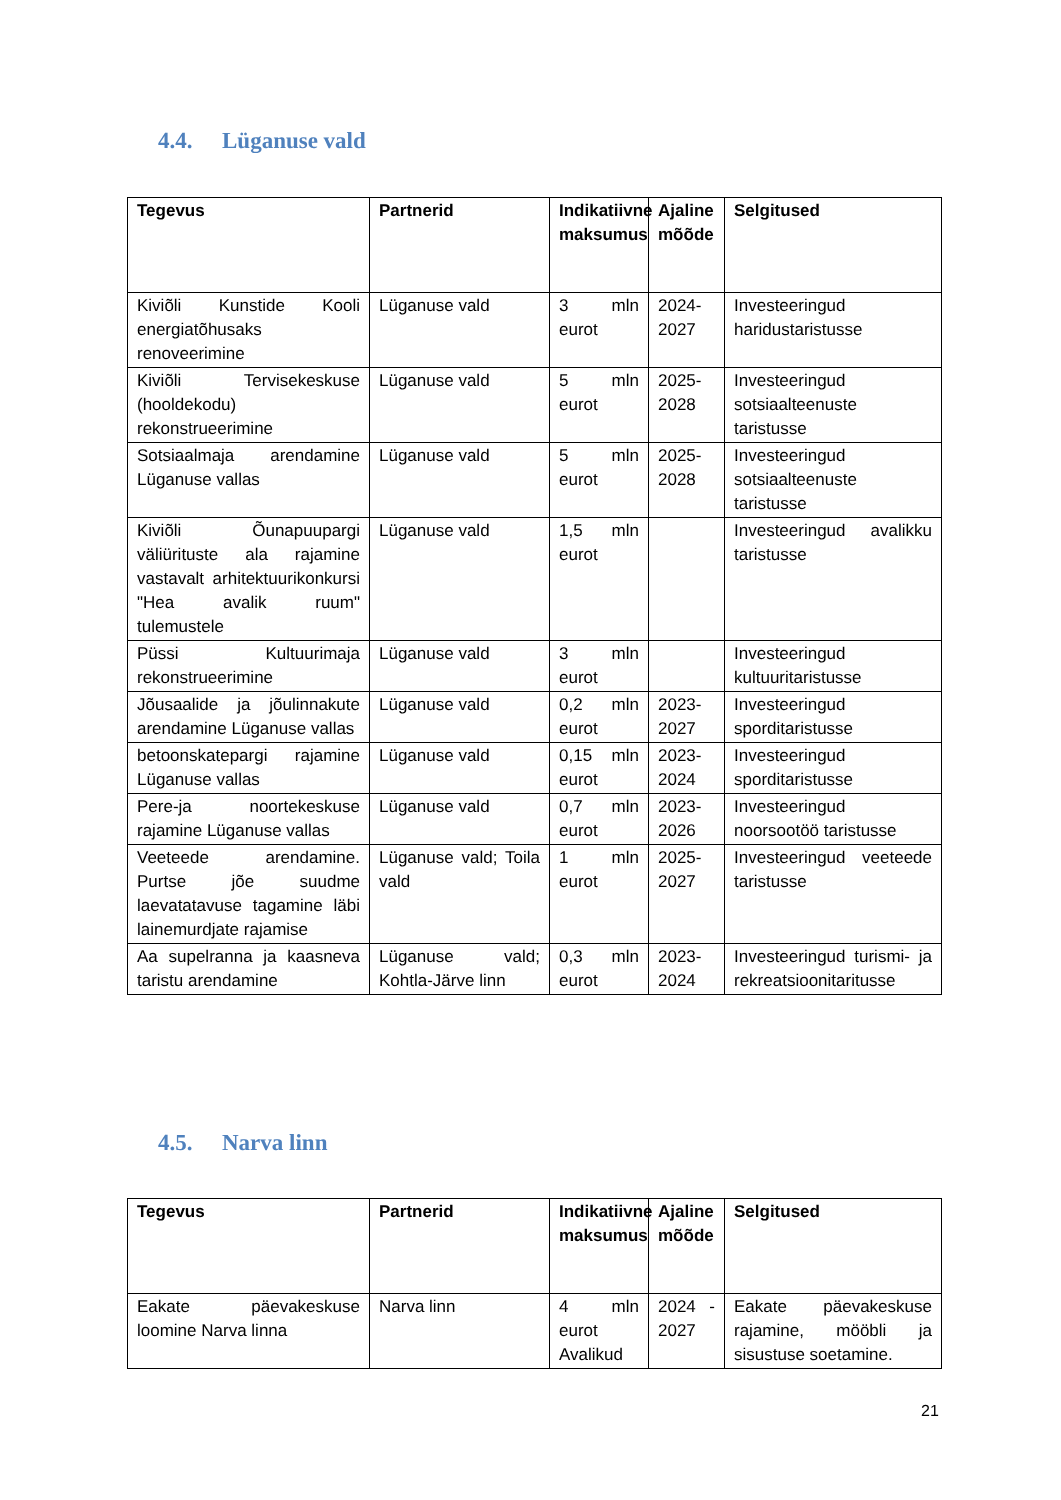4.4. Lüganuse vald
| Tegevus | Partnerid | Indikatiivne maksumus | Ajaline mõõde | Selgitused |
| --- | --- | --- | --- | --- |
| Kiviõli Kunstide Kooli energiatõhusaks renoveerimine | Lüganuse vald | 3 mln eurot | 2024-2027 | Investeeringud haridustaristusse |
| Kiviõli Tervisekeskuse (hooldekodu) rekonstrueerimine | Lüganuse vald | 5 mln eurot | 2025-2028 | Investeeringud sotsiaalteenuste taristusse |
| Sotsiaalmaja arendamine Lüganuse vallas | Lüganuse vald | 5 mln eurot | 2025-2028 | Investeeringud sotsiaalteenuste taristusse |
| Kiviõli Õunapuupargi väliürituste ala rajamine vastavalt arhitektuurikonkursi "Hea avalik ruum" tulemustele | Lüganuse vald | 1,5 mln eurot | | Investeeringud avalikku taristusse |
| Püssi Kultuurimaja rekonstrueerimine | Lüganuse vald | 3 mln eurot | | Investeeringud kultuuritaristusse |
| Jõusaalide ja jõulinnakute arendamine Lüganuse vallas | Lüganuse vald | 0,2 mln eurot | 2023-2027 | Investeeringud sporditaristusse |
| betoonskatepargi rajamine Lüganuse vallas | Lüganuse vald | 0,15 mln eurot | 2023-2024 | Investeeringud sporditaristusse |
| Pere-ja noortekeskuse rajamine Lüganuse vallas | Lüganuse vald | 0,7 mln eurot | 2023-2026 | Investeeringud noorsootöö taristusse |
| Veeteede arendamine. Purtse jõe suudme laevatatavuse tagamine läbi lainemurdjate rajamise | Lüganuse vald; Toila vald | 1 mln eurot | 2025-2027 | Investeeringud veeteede taristusse |
| Aa supelranna ja kaasneva taristu arendamine | Lüganuse vald; Kohtla-Järve linn | 0,3 mln eurot | 2023-2024 | Investeeringud turismi- ja rekreatsioonitaritusse |
4.5. Narva linn
| Tegevus | Partnerid | Indikatiivne maksumus | Ajaline mõõde | Selgitused |
| --- | --- | --- | --- | --- |
| Eakate päevakeskuse loomine Narva linna | Narva linn | 4 mln eurot Avalikud | 2024 - 2027 | Eakate päevakeskuse rajamine, mööbli ja sisustuse soetamine. |
21